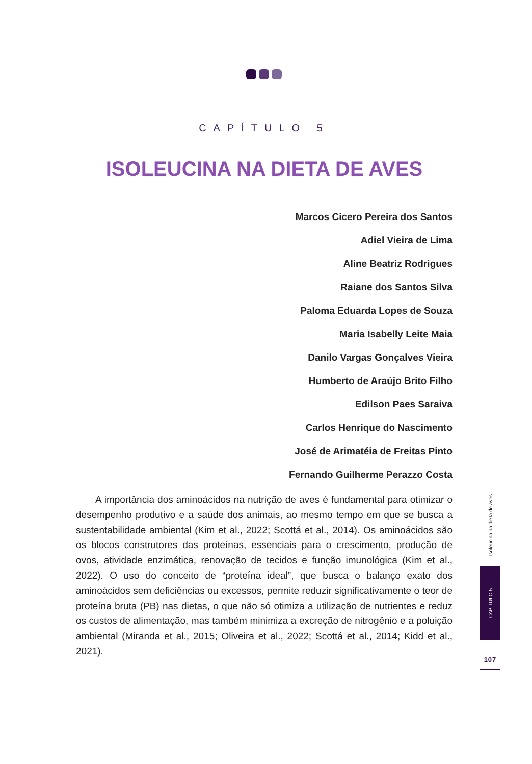CAPÍTULO 5
ISOLEUCINA NA DIETA DE AVES
Marcos Cicero Pereira dos Santos
Adiel Vieira de Lima
Aline Beatriz Rodrigues
Raiane dos Santos Silva
Paloma Eduarda Lopes de Souza
Maria Isabelly Leite Maia
Danilo Vargas Gonçalves Vieira
Humberto de Araújo Brito Filho
Edilson Paes Saraiva
Carlos Henrique do Nascimento
José de Arimatéia de Freitas Pinto
Fernando Guilherme Perazzo Costa
A importância dos aminoácidos na nutrição de aves é fundamental para otimizar o desempenho produtivo e a saúde dos animais, ao mesmo tempo em que se busca a sustentabilidade ambiental (Kim et al., 2022; Scottá et al., 2014). Os aminoácidos são os blocos construtores das proteínas, essenciais para o crescimento, produção de ovos, atividade enzimática, renovação de tecidos e função imunológica (Kim et al., 2022). O uso do conceito de “proteína ideal”, que busca o balanço exato dos aminoácidos sem deficiências ou excessos, permite reduzir significativamente o teor de proteína bruta (PB) nas dietas, o que não só otimiza a utilização de nutrientes e reduz os custos de alimentação, mas também minimiza a excreção de nitrogênio e a poluição ambiental (Miranda et al., 2015; Oliveira et al., 2022; Scottá et al., 2014; Kidd et al., 2021).
Isoleucina na dieta de aves
CAPÍTULO 5
107